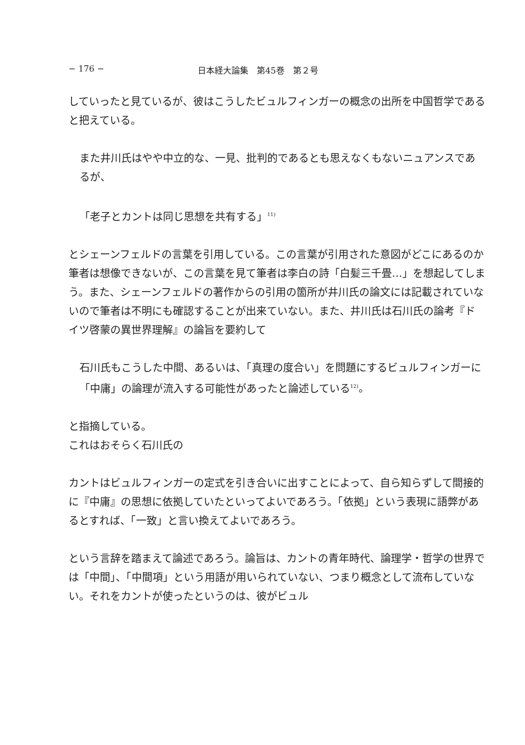− 176 − 日本経大論集　第45巻　第２号
していったと見ているが、彼はこうしたビュルフィンガーの概念の出所を中国哲学であると把えている。
また井川氏はやや中立的な、一見、批判的であるとも思えなくもないニュアンスであるが、
「老子とカントは同じ思想を共有する」<sup>11)</sup>
とシェーンフェルドの言葉を引用している。この言葉が引用された意図がどこにあるのか筆者は想像できないが、この言葉を見て筆者は李白の詩「白髪三千畳…」を想起してしまう。また、シェーンフェルドの著作からの引用の箇所が井川氏の論文には記載されていないので筆者は不明にも確認することが出来ていない。また、井川氏は石川氏の論考『ドイツ啓蒙の異世界理解』の論旨を要約して
石川氏もこうした中間、あるいは、「真理の度合い」を問題にするビュルフィンガーに「中庸」の論理が流入する可能性があったと論述している<sup>12)</sup>。
と指摘している。
これはおそらく石川氏の
カントはビュルフィンガーの定式を引き合いに出すことによって、自ら知らずして間接的に『中庸』の思想に依拠していたといってよいであろう。「依拠」という表現に語弊があるとすれば、「一致」と言い換えてよいであろう。
という言辞を踏まえて論述であろう。論旨は、カントの青年時代、論理学・哲学の世界では「中間」、「中間項」という用語が用いられていない、つまり概念として流布していない。それをカントが使ったというのは、彼がビュル